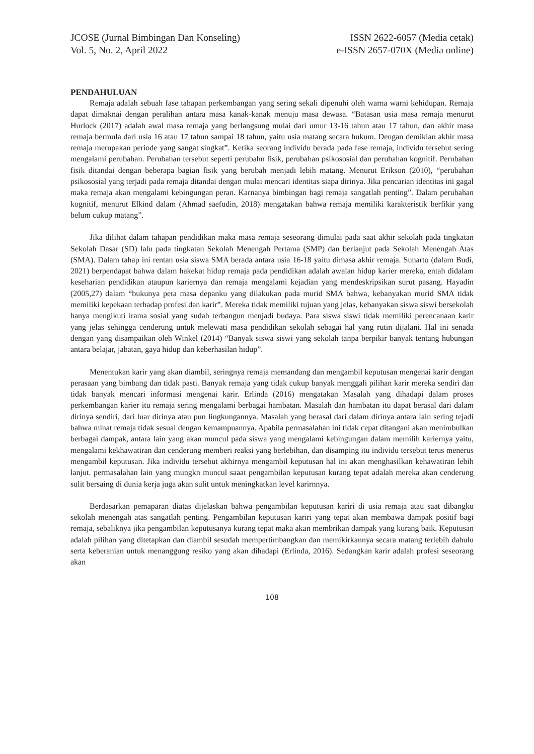JCOSE (Jurnal Bimbingan Dan Konseling)
Vol. 5, No. 2, April 2022
ISSN 2622-6057 (Media cetak)
e-ISSN 2657-070X (Media online)
PENDAHULUAN
Remaja adalah sebuah fase tahapan perkembangan yang sering sekali dipenuhi oleh warna warni kehidupan. Remaja dapat dimaknai dengan peralihan antara masa kanak-kanak menuju masa dewasa. “Batasan usia masa remaja menurut Hurlock (2017) adalah awal masa remaja yang berlangsung mulai dari umur 13-16 tahun atau 17 tahun, dan akhir masa remaja bermula dari usia 16 atau 17 tahun sampai 18 tahun, yaitu usia matang secara hukum. Dengan demikian akhir masa remaja merupakan periode yang sangat singkat”. Ketika seorang individu berada pada fase remaja, individu tersebut sering mengalami perubahan. Perubahan tersebut seperti perubahn fisik, perubahan psikososial dan perubahan kognitif. Perubahan fisik ditandai dengan beberapa bagian fisik yang berubah menjadi lebih matang. Menurut Erikson (2010), “perubahan psikososial yang terjadi pada remaja ditandai dengan mulai mencari identitas siapa dirinya. Jika pencarian identitas ini gagal maka remaja akan mengalami kebingungan peran. Karnanya bimbingan bagi remaja sangatlah penting”. Dalam perubahan kognitif, menurut Elkind dalam (Ahmad saefudin, 2018) mengatakan bahwa remaja memiliki karakteristik berfikir yang belum cukup matang”.
Jika dilihat dalam tahapan pendidikan maka masa remaja seseorang dimulai pada saat akhir sekolah pada tingkatan Sekolah Dasar (SD) lalu pada tingkatan Sekolah Menengah Pertama (SMP) dan berlanjut pada Sekolah Menengah Atas (SMA). Dalam tahap ini rentan usia siswa SMA berada antara usia 16-18 yaitu dimasa akhir remaja. Sunarto (dalam Budi, 2021) berpendapat bahwa dalam hakekat hidup remaja pada pendidikan adalah awalan hidup karier mereka, entah didalam keseharian pendidikan ataupun kariernya dan remaja mengalami kejadian yang mendeskripsikan surut pasang. Hayadin (2005,27) dalam “bukunya peta masa depanku yang dilakukan pada murid SMA bahwa, kebanyakan murid SMA tidak memiliki kepekaan terhadap profesi dan karir”. Mereka tidak memiliki tujuan yang jelas, kebanyakan siswa siswi bersekolah hanya mengikuti irama sosial yang sudah terbangun menjadi budaya. Para siswa siswi tidak memiliki perencanaan karir yang jelas sehingga cenderung untuk melewati masa pendidikan sekolah sebagai hal yang rutin dijalani. Hal ini senada dengan yang disampaikan oleh Winkel (2014) “Banyak siswa siswi yang sekolah tanpa berpikir banyak tentang hubungan antara belajar, jabatan, gaya hidup dan keberhasilan hidup”.
Menentukan karir yang akan diambil, seringnya remaja memandang dan mengambil keputusan mengenai karir dengan perasaan yang bimbang dan tidak pasti. Banyak remaja yang tidak cukup banyak menggali pilihan karir mereka sendiri dan tidak banyak mencari informasi mengenai karir. Erlinda (2016) mengatakan Masalah yang dihadapi dalam proses perkembangan karier itu remaja sering mengalami berbagai hambatan. Masalah dan hambatan itu dapat berasal dari dalam dirinya sendiri, dari luar dirinya atau pun lingkungannya. Masalah yang berasal dari dalam dirinya antara lain sering tejadi bahwa minat remaja tidak sesuai dengan kemampuannya. Apabila permasalahan ini tidak cepat ditangani akan menimbulkan berbagai dampak, antara lain yang akan muncul pada siswa yang mengalami kebingungan dalam memilih kariernya yaitu, mengalami kekhawatiran dan cenderung memberi reaksi yang berlebihan, dan disamping itu individu tersebut terus menerus mengambil keputusan. Jika individu tersebut akhirnya mengambil keputusan hal ini akan menghasilkan kehawatiran lebih lanjut. permasalahan lain yang mungkn muncul saaat pengambilan keputusan kurang tepat adalah mereka akan cenderung sulit bersaing di dunia kerja juga akan sulit untuk meningkatkan level karirnnya.
Berdasarkan pemaparan diatas dijelaskan bahwa pengambilan keputusan kariri di usia remaja atau saat dibangku sekolah menengah atas sangatlah penting. Pengambilan keputusan kariri yang tepat akan membawa dampak positif bagi remaja, sebaliknya jika pengambilan keputusanya kurang tepat maka akan membrikan dampak yang kurang baik. Keputusan adalah pilihan yang ditetapkan dan diambil sesudah mempertimbangkan dan memikirkannya secara matang terlebih dahulu serta keberanian untuk menanggung resiko yang akan dihadapi (Erlinda, 2016). Sedangkan karir adalah profesi seseorang akan
108